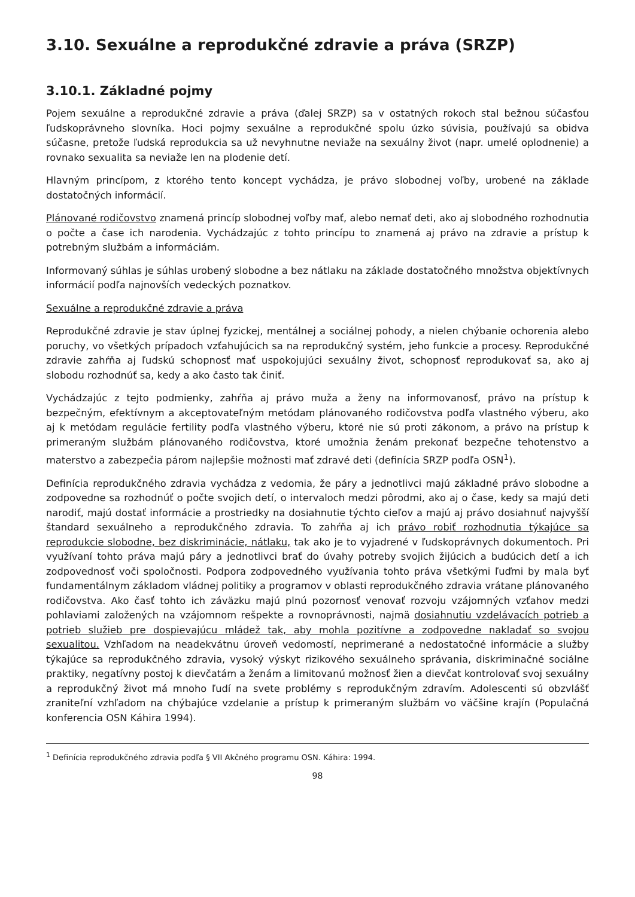3.10. Sexuálne a reprodukčné zdravie a práva (SRZP)
3.10.1. Základné pojmy
Pojem sexuálne a reprodukčné zdravie a práva (ďalej SRZP) sa v ostatných rokoch stal bežnou súčasťou ľudskoprávneho slovníka. Hoci pojmy sexuálne a reprodukčné spolu úzko súvisia, používajú sa obidva súčasne, pretože ľudská reprodukcia sa už nevyhnutne neviaže na sexuálny život (napr. umelé oplodnenie) a rovnako sexualita sa neviaže len na plodenie detí.
Hlavným princípom, z ktorého tento koncept vychádza, je právo slobodnej voľby, urobené na základe dostatočných informácií.
Plánované rodičovstvo znamená princíp slobodnej voľby mať, alebo nemať deti, ako aj slobodného rozhodnutia o počte a čase ich narodenia. Vychádzajúc z tohto princípu to znamená aj právo na zdravie a prístup k potrebným službám a informáciám.
Informovaný súhlas je súhlas urobený slobodne a bez nátlaku na základe dostatočného množstva objektívnych informácií podľa najnovších vedeckých poznatkov.
Sexuálne a reprodukčné zdravie a práva
Reprodukčné zdravie je stav úplnej fyzickej, mentálnej a sociálnej pohody, a nielen chýbanie ochorenia alebo poruchy, vo všetkých prípadoch vzťahujúcich sa na reprodukčný systém, jeho funkcie a procesy. Reprodukčné zdravie zahŕňa aj ľudskú schopnosť mať uspokojujúci sexuálny život, schopnosť reprodukovať sa, ako aj slobodu rozhodnúť sa, kedy a ako často tak činiť.
Vychádzajúc z tejto podmienky, zahŕňa aj právo muža a ženy na informovanosť, právo na prístup k bezpečným, efektívnym a akceptovateľným metódam plánovaného rodičovstva podľa vlastného výberu, ako aj k metódam regulácie fertility podľa vlastného výberu, ktoré nie sú proti zákonom, a právo na prístup k primeraným službám plánovaného rodičovstva, ktoré umožnia ženám prekonať bezpečne tehotenstvo a materstvo a zabezpečia párom najlepšie možnosti mať zdravé deti (definícia SRZP podľa OSN<sup>1</sup>).
Definícia reprodukčného zdravia vychádza z vedomia, že páry a jednotlivci majú základné právo slobodne a zodpovedne sa rozhodnúť o počte svojich detí, o intervaloch medzi pôrodmi, ako aj o čase, kedy sa majú deti narodiť, majú dostať informácie a prostriedky na dosiahnutie týchto cieľov a majú aj právo dosiahnuť najvyšší štandard sexuálneho a reprodukčného zdravia. To zahŕňa aj ich právo robiť rozhodnutia týkajúce sa reprodukcie slobodne, bez diskriminácie, nátlaku, tak ako je to vyjadrené v ľudskoprávnych dokumentoch. Pri využívaní tohto práva majú páry a jednotlivci brať do úvahy potreby svojich žijúcich a budúcich detí a ich zodpovednosť voči spoločnosti. Podpora zodpovedného využívania tohto práva všetkými ľuďmi by mala byť fundamentálnym základom vládnej politiky a programov v oblasti reprodukčného zdravia vrátane plánovaného rodičovstva. Ako časť tohto ich záväzku majú plnú pozornosť venovať rozvoju vzájomných vzťahov medzi pohlaviami založených na vzájomnom rešpekte a rovnoprávnosti, najmä dosiahnutiu vzdelávacích potrieb a potrieb služieb pre dospievajúcu mládež tak, aby mohla pozitívne a zodpovedne nakladať so svojou sexualitou. Vzhľadom na neadekvátnu úroveň vedomostí, neprimerané a nedostatočné informácie a služby týkajúce sa reprodukčného zdravia, vysoký výskyt rizikového sexuálneho správania, diskriminačné sociálne praktiky, negatívny postoj k dievčatám a ženám a limitovanú možnosť žien a dievčat kontrolovať svoj sexuálny a reprodukčný život má mnoho ľudí na svete problémy s reprodukčným zdravím. Adolescenti sú obzvlášť zraniteľní vzhľadom na chýbajúce vzdelanie a prístup k primeraným službám vo väčšine krajín (Populačná konferencia OSN Káhira 1994).
<sup>1</sup> Definícia reprodukčného zdravia podľa § VII Akčného programu OSN. Káhira: 1994.
98